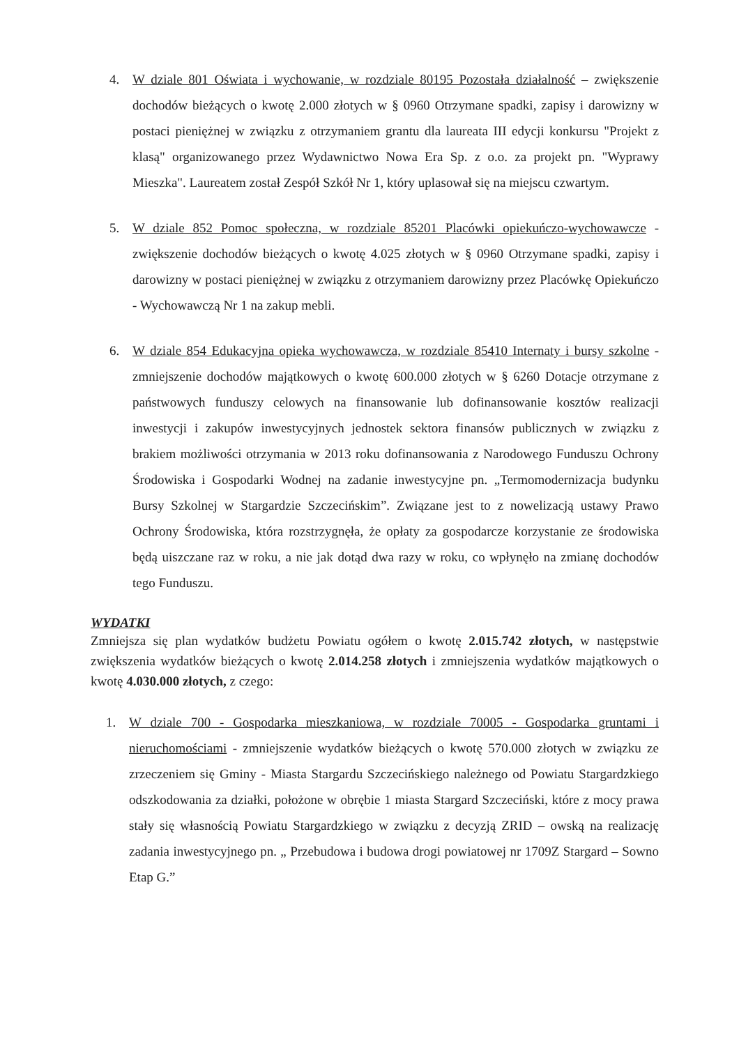4. W dziale 801 Oświata i wychowanie, w rozdziale 80195 Pozostała działalność – zwiększenie dochodów bieżących o kwotę 2.000 złotych w § 0960 Otrzymane spadki, zapisy i darowizny w postaci pieniężnej w związku z otrzymaniem grantu dla laureata III edycji konkursu "Projekt z klasą" organizowanego przez Wydawnictwo Nowa Era Sp. z o.o. za projekt pn. "Wyprawy Mieszka". Laureatem został Zespół Szkół Nr 1, który uplasował się na miejscu czwartym.
5. W dziale 852 Pomoc społeczna, w rozdziale 85201 Placówki opiekuńczo-wychowawcze - zwiększenie dochodów bieżących o kwotę 4.025 złotych w § 0960 Otrzymane spadki, zapisy i darowizny w postaci pieniężnej w związku z otrzymaniem darowizny przez Placówkę Opiekuńczo - Wychowawczą Nr 1 na zakup mebli.
6. W dziale 854 Edukacyjna opieka wychowawcza, w rozdziale 85410 Internaty i bursy szkolne - zmniejszenie dochodów majątkowych o kwotę 600.000 złotych w § 6260 Dotacje otrzymane z państwowych funduszy celowych na finansowanie lub dofinansowanie kosztów realizacji inwestycji i zakupów inwestycyjnych jednostek sektora finansów publicznych w związku z brakiem możliwości otrzymania w 2013 roku dofinansowania z Narodowego Funduszu Ochrony Środowiska i Gospodarki Wodnej na zadanie inwestycyjne pn. „Termomodernizacja budynku Bursy Szkolnej w Stargardzie Szczecińskim”. Związane jest to z nowelizacją ustawy Prawo Ochrony Środowiska, która rozstrzygnęła, że opłaty za gospodarcze korzystanie ze środowiska będą uiszczane raz w roku, a nie jak dotąd dwa razy w roku, co wpłynęło na zmianę dochodów tego Funduszu.
WYDATKI
Zmniejsza się plan wydatków budżetu Powiatu ogółem o kwotę 2.015.742 złotych, w następstwie zwiększenia wydatków bieżących o kwotę 2.014.258 złotych i zmniejszenia wydatków majątkowych o kwotę 4.030.000 złotych, z czego:
1. W dziale 700 - Gospodarka mieszkaniowa, w rozdziale 70005 - Gospodarka gruntami i nieruchomościami - zmniejszenie wydatków bieżących o kwotę 570.000 złotych w związku ze zrzeczeniem się Gminy - Miasta Stargardu Szczecińskiego należnego od Powiatu Stargardzkiego odszkodowania za działki, położone w obrębie 1 miasta Stargard Szczeciński, które z mocy prawa stały się własnością Powiatu Stargardzkiego w związku z decyzją ZRID – owską na realizację zadania inwestycyjnego pn. „ Przebudowa i budowa drogi powiatowej nr 1709Z Stargard – Sowno Etap G.”